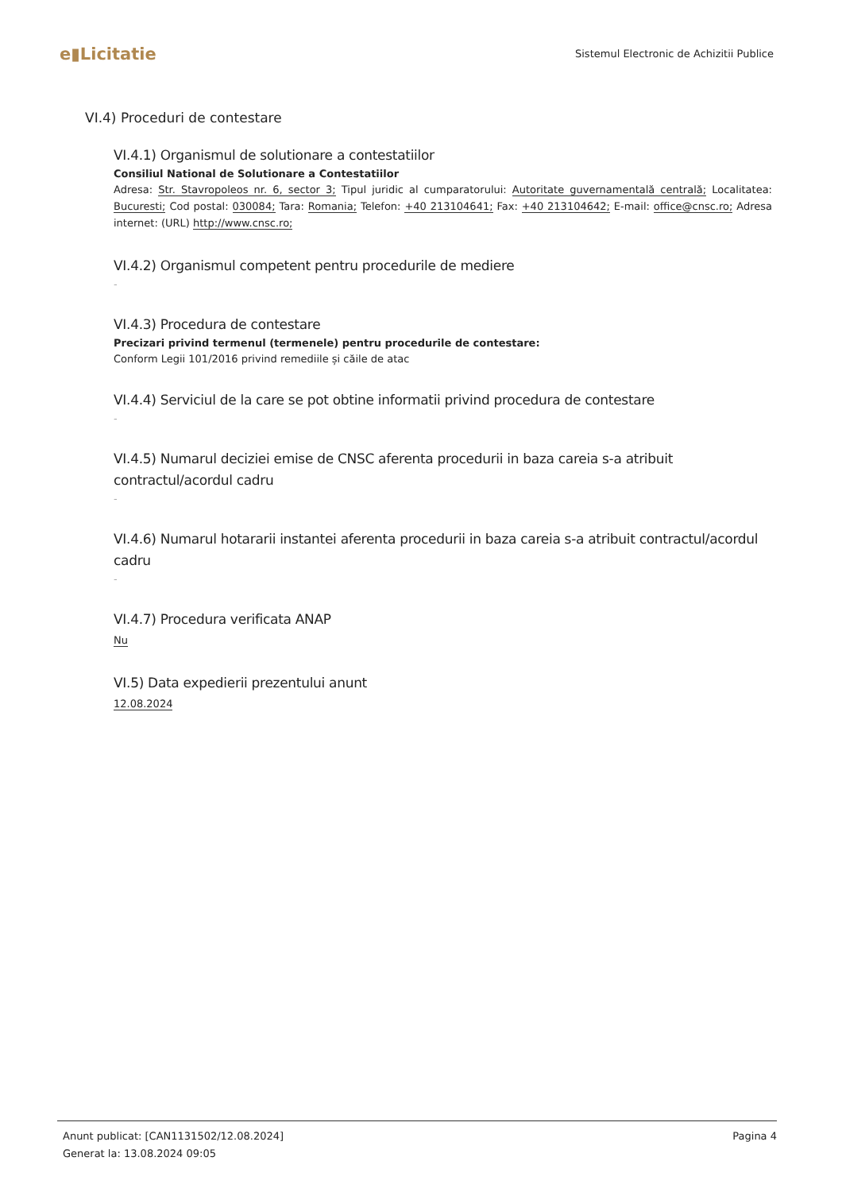e▮Licitatie
Sistemul Electronic de Achizitii Publice
VI.4) Proceduri de contestare
VI.4.1) Organismul de solutionare a contestatiilor
Consiliul National de Solutionare a Contestatiilor
Adresa: Str. Stavropoleos nr. 6, sector 3; Tipul juridic al cumparatorului: Autoritate guvernamentală centrală; Localitatea: Bucuresti; Cod postal: 030084; Tara: Romania; Telefon: +40 213104641; Fax: +40 213104642; E-mail: office@cnsc.ro; Adresa internet: (URL) http://www.cnsc.ro;
VI.4.2) Organismul competent pentru procedurile de mediere
-
VI.4.3) Procedura de contestare
Precizari privind termenul (termenele) pentru procedurile de contestare:
Conform Legii 101/2016 privind remediile și căile de atac
VI.4.4) Serviciul de la care se pot obtine informatii privind procedura de contestare
-
VI.4.5) Numarul deciziei emise de CNSC aferenta procedurii in baza careia s-a atribuit contractul/acordul cadru
-
VI.4.6) Numarul hotararii instantei aferenta procedurii in baza careia s-a atribuit contractul/acordul cadru
-
VI.4.7) Procedura verificata ANAP
Nu
VI.5) Data expedierii prezentului anunt
12.08.2024
Pagina 4 Anunt publicat: [CAN1131502/12.08.2024]
Generat la: 13.08.2024 09:05